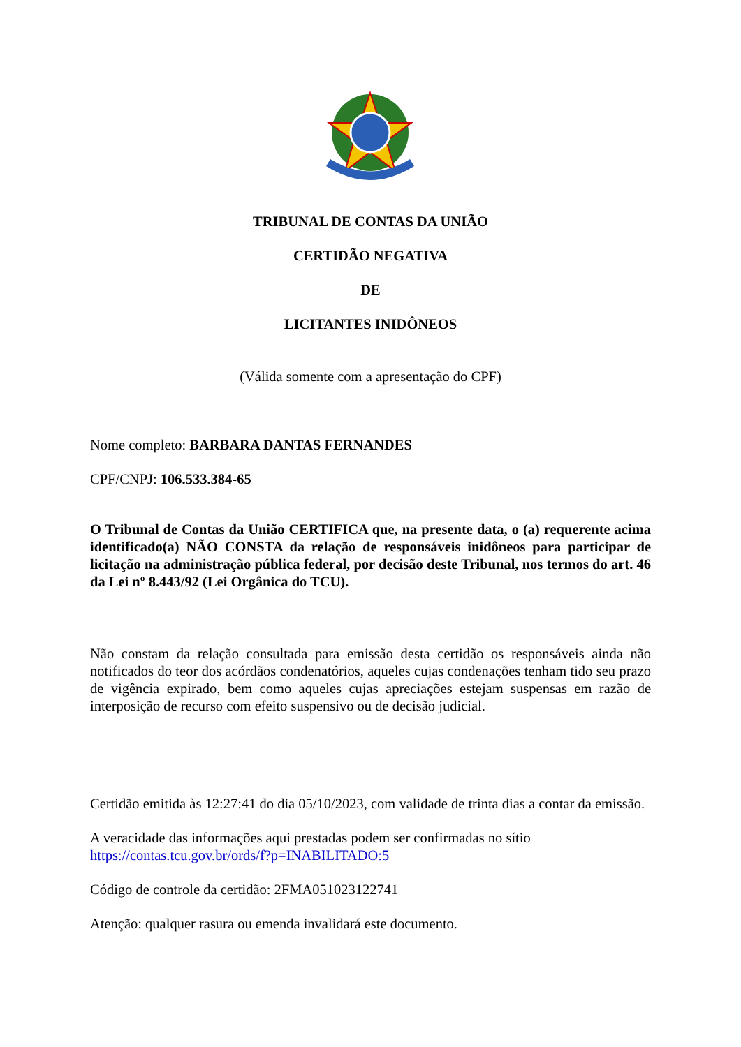TRIBUNAL DE CONTAS DA UNIÃO
CERTIDÃO NEGATIVA
DE
LICITANTES INIDÔNEOS
(Válida somente com a apresentação do CPF)
Nome completo: BARBARA DANTAS FERNANDES
CPF/CNPJ: 106.533.384-65
O Tribunal de Contas da União CERTIFICA que, na presente data, o (a) requerente acima identificado(a) NÃO CONSTA da relação de responsáveis inidôneos para participar de licitação na administração pública federal, por decisão deste Tribunal, nos termos do art. 46 da Lei nº 8.443/92 (Lei Orgânica do TCU).
Não constam da relação consultada para emissão desta certidão os responsáveis ainda não notificados do teor dos acórdãos condenatórios, aqueles cujas condenações tenham tido seu prazo de vigência expirado, bem como aqueles cujas apreciações estejam suspensas em razão de interposição de recurso com efeito suspensivo ou de decisão judicial.
Certidão emitida às 12:27:41 do dia 05/10/2023, com validade de trinta dias a contar da emissão.
A veracidade das informações aqui prestadas podem ser confirmadas no sítio
https://contas.tcu.gov.br/ords/f?p=INABILITADO:5
Código de controle da certidão: 2FMA051023122741
Atenção: qualquer rasura ou emenda invalidará este documento.